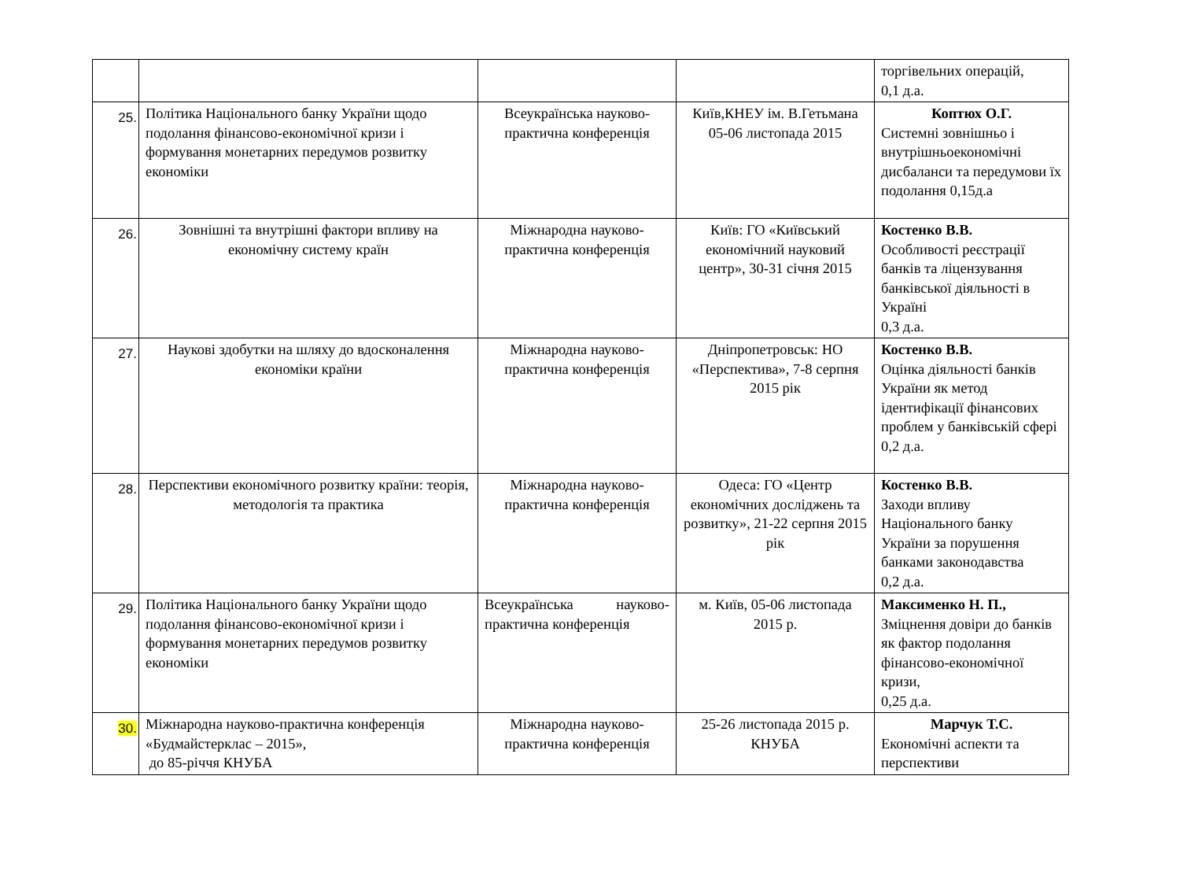| | | | | торгівельних операцій, 0,1 д.а. |
| 25. | Політика Національного банку України щодо подолання фінансово-економічної кризи і формування монетарних передумов розвитку економіки | Всеукраїнська науково-практична конференція | Київ,КНЕУ ім. В.Гетьмана 05-06 листопада 2015 | Коптюх О.Г. Системні зовнішньо і внутрішньоекономічні дисбаланси та передумови їх подолання 0,15д.а |
| 26. | Зовнішні та внутрішні фактори впливу на економічну систему країн | Міжнародна науково-практична конференція | Київ: ГО «Київський економічний науковий центр», 30-31 січня 2015 | Костенко В.В. Особливості реєстрації банків та ліцензування банківської діяльності в Україні 0,3 д.а. |
| 27. | Наукові здобутки на шляху до вдосконалення економіки країни | Міжнародна науково-практична конференція | Дніпропетровськ: НО «Перспектива», 7-8 серпня 2015 рік | Костенко В.В. Оцінка діяльності банків України як метод ідентифікації фінансових проблем у банківській сфері 0,2 д.а. |
| 28. | Перспективи економічного розвитку країни: теорія, методологія та практика | Міжнародна науково-практична конференція | Одеса: ГО «Центр економічних досліджень та розвитку», 21-22 серпня 2015 рік | Костенко В.В. Заходи впливу Національного банку України за порушення банками законодавства 0,2 д.а. |
| 29. | Політика Національного банку України щодо подолання фінансово-економічної кризи і формування монетарних передумов розвитку економіки | Всеукраїнська науково-практична конференція | м. Київ, 05-06 листопада 2015 р. | Максименко Н. П., Зміцнення довіри до банків як фактор подолання фінансово-економічної кризи, 0,25 д.а. |
| 30. | Міжнародна науково-практична конференція «Будмайстерклас – 2015», до 85-річчя КНУБА | Міжнародна науково-практична конференція | 25-26 листопада 2015 р. КНУБА | Марчук Т.С. Економічні аспекти та перспективи |